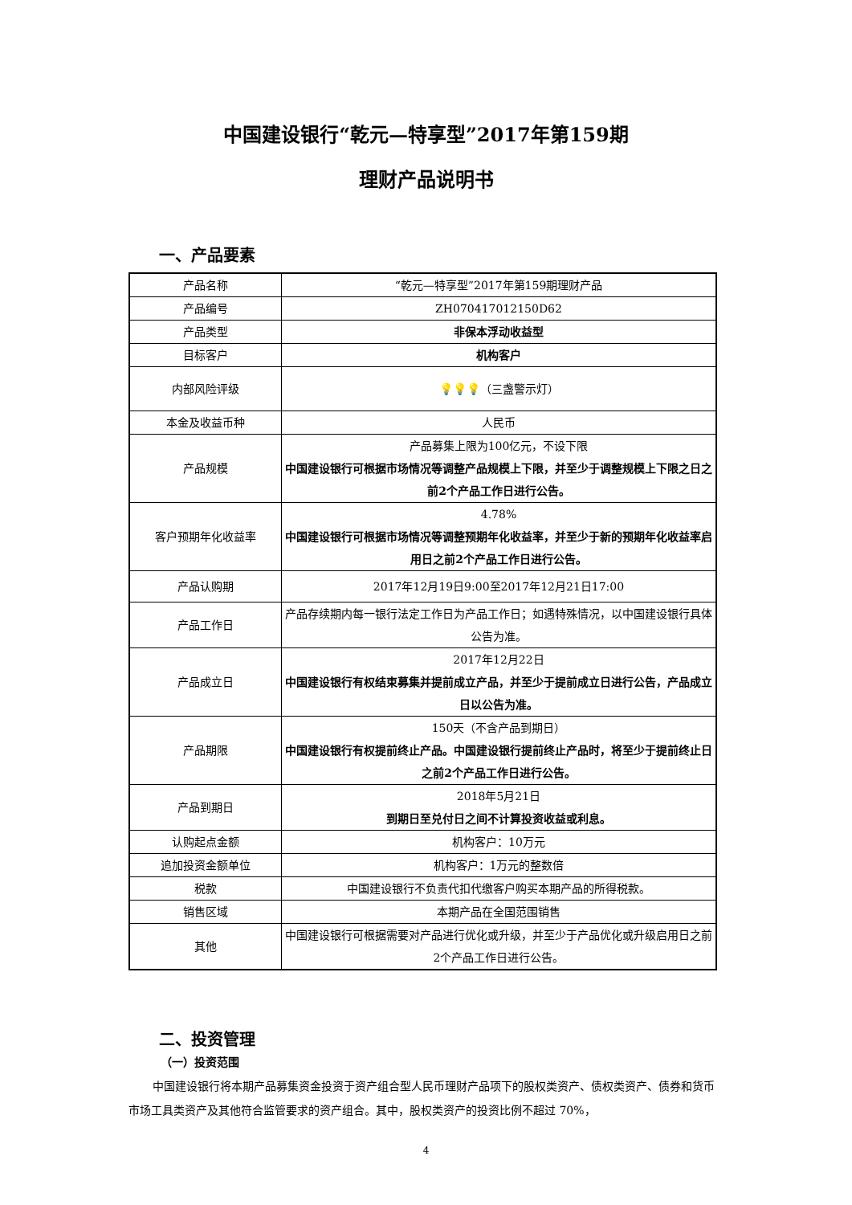中国建设银行“乾元—特享型”2017年第159期
理财产品说明书
一、产品要素
| 产品名称 | “乾元—特享型”2017年第159期理财产品 |
| 产品编号 | ZH070417012150D62 |
| 产品类型 | 非保本浮动收益型 |
| 目标客户 | 机构客户 |
| 内部风险评级 | 💡💡💡 （三盏警示灯） |
| 本金及收益币种 | 人民币 |
| 产品规模 | 产品募集上限为100亿元，不设下限 中国建设银行可根据市场情况等调整产品规模上下限，并至少于调整规模上下限之日之前2个产品工作日进行公告。 |
| 客户预期年化收益率 | 4.78% 中国建设银行可根据市场情况等调整预期年化收益率，并至少于新的预期年化收益率启用日之前2个产品工作日进行公告。 |
| 产品认购期 | 2017年12月19日9:00至2017年12月21日17:00 |
| 产品工作日 | 产品存续期内每一银行法定工作日为产品工作日；如遇特殊情况，以中国建设银行具体公告为准。 |
| 产品成立日 | 2017年12月22日 中国建设银行有权结束募集并提前成立产品，并至少于提前成立日进行公告，产品成立日以公告为准。 |
| 产品期限 | 150天（不含产品到期日） 中国建设银行有权提前终止产品。中国建设银行提前终止产品时，将至少于提前终止日之前2个产品工作日进行公告。 |
| 产品到期日 | 2018年5月21日 到期日至兑付日之间不计算投资收益或利息。 |
| 认购起点金额 | 机构客户：10万元 |
| 追加投资金额单位 | 机构客户：1万元的整数倍 |
| 税款 | 中国建设银行不负责代扣代缴客户购买本期产品的所得税款。 |
| 销售区域 | 本期产品在全国范围销售 |
| 其他 | 中国建设银行可根据需要对产品进行优化或升级，并至少于产品优化或升级启用日之前2个产品工作日进行公告。 |
二、投资管理
（一）投资范围
中国建设银行将本期产品募集资金投资于资产组合型人民币理财产品项下的股权类资产、债权类资产、债券和货币市场工具类资产及其他符合监管要求的资产组合。其中，股权类资产的投资比例不超过 70%，
4